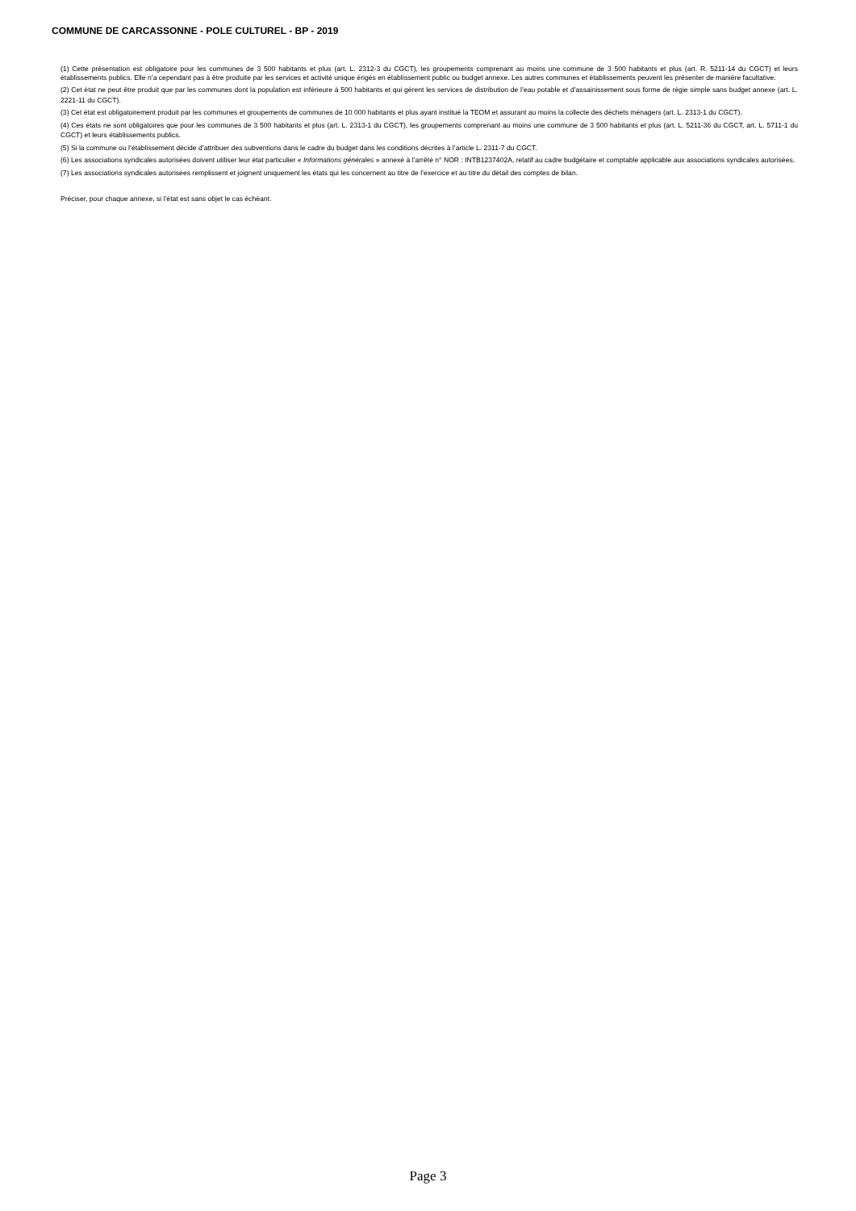COMMUNE DE CARCASSONNE - POLE CULTUREL - BP - 2019
(1) Cette présentation est obligatoire pour les communes de 3 500 habitants et plus (art. L. 2312-3 du CGCT), les groupements comprenant au moins une commune de 3 500 habitants et plus (art. R. 5211-14 du CGCT) et leurs établissements publics. Elle n’a cependant pas à être produite par les services et activité unique érigés en établissement public ou budget annexe. Les autres communes et établissements peuvent les présenter de manière facultative.
(2) Cet état ne peut être produit que par les communes dont la population est inférieure à 500 habitants et qui gèrent les services de distribution de l’eau potable et d’assainissement sous forme de régie simple sans budget annexe (art. L. 2221-11 du CGCT).
(3) Cet état est obligatoirement produit par les communes et groupements de communes de 10 000 habitants et plus ayant institué la TEOM et assurant au moins la collecte des déchets ménagers (art. L. 2313-1 du CGCT).
(4) Ces états ne sont obligatoires que pour les communes de 3 500 habitants et plus (art. L. 2313-1 du CGCT), les groupements comprenant au moins une commune de 3 500 habitants et plus (art. L. 5211-36 du CGCT, art. L. 5711-1 du CGCT) et leurs établissements publics.
(5) Si la commune ou l’établissement décide d’attribuer des subventions dans le cadre du budget dans les conditions décrites à l’article L. 2311-7 du CGCT.
(6) Les associations syndicales autorisées doivent utiliser leur état particulier « Informations générales » annexé à l’arrêté n° NOR : INTB1237402A, relatif au cadre budgétaire et comptable applicable aux associations syndicales autorisées.
(7) Les associations syndicales autorisées remplissent et joignent uniquement les états qui les concernent au titre de l’exercice et au titre du détail des comptes de bilan.
Préciser, pour chaque annexe, si l’état est sans objet le cas échéant.
Page 3